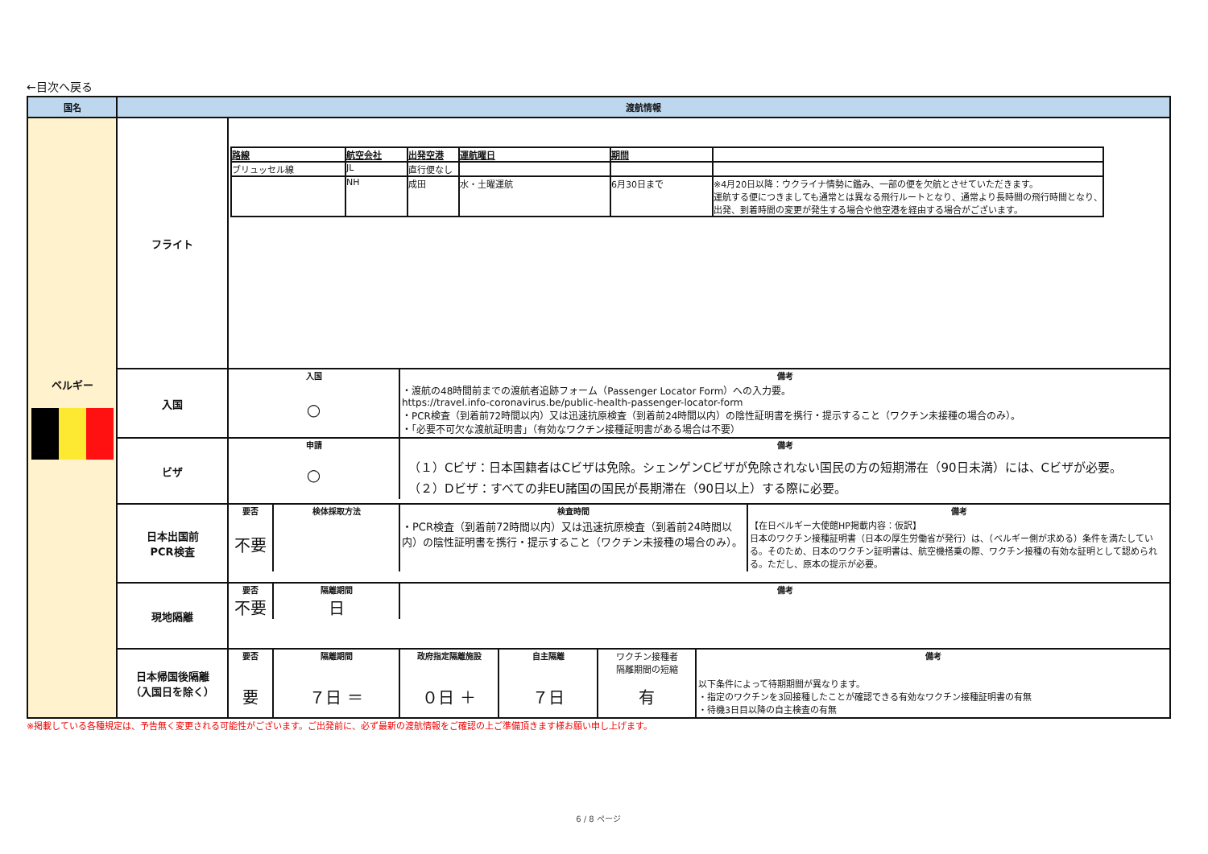←目次へ戻る
| 国名 | 渡航情報 | |
| --- | --- | --- |
| ベルギー | フライト | / 路線 / 航空会社 / 出発空港 / 運航曜日 / 期間 / / / ブリュッセル線 / JL / 直行便なし / / / / / / NH / 成田 / 水・土曜運航 / 6月30日まで / ※4月20日以降：ウクライナ情勢に鑑み、一部の便を欠航とさせていただきます。 運航する便につきましても通常とは異なる飛行ルートとなり、通常より長時間の飛行時間となり、 出発、到着時間の変更が発生する場合や他空港を経由する場合がございます。 / |
| | 入国 | / 入国 / 備考 / / ○ / ・渡航の48時間前までの渡航者追跡フォーム（Passenger Locator Form）への入力要。 https://travel.info-coronavirus.be/public-health-passenger-locator-form ・PCR検査（到着前72時間以内）又は迅速抗原検査（到着前24時間以内）の陰性証明書を携行・提示すること（ワクチン未接種の場合のみ）。 ・「必要不可欠な渡航証明書」（有効なワクチン接種証明書がある場合は不要） / |
| | ビザ | / 申請 / 備考 / / ○ / （１）Cビザ：日本国籍者はCビザは免除。シェンゲンCビザが免除されない国民の方の短期滞在（90日未満）には、Cビザが必要。 （２）Dビザ：すべての非EU諸国の国民が長期滞在（90日以上）する際に必要。 / |
| | 日本出国前 PCR検査 | / 要否 / 検体採取方法 / 検査時間 / 備考 / / 不要 / / ・PCR検査（到着前72時間以内）又は迅速抗原検査（到着前24時間以内）の陰性証明書を携行・提示すること（ワクチン未接種の場合のみ）。 / 【在日ベルギー大使館HP掲載内容：仮訳】 日本のワクチン接種証明書（日本の厚生労働省が発行）は、（ベルギー側が求める）条件を満たしている。そのため、日本のワクチン証明書は、航空機搭乗の際、ワクチン接種の有効な証明として認められる。ただし、原本の提示が必要。 / |
| | 現地隔離 | / 要否 / 隔離期間 / 備考 / / 不要 / 日 / / |
| | 日本帰国後隔離 （入国日を除く） | / 要否 / 隔離期間 / 政府指定隔離施設 / 自主隔離 / ワクチン接種者 隔離期間の短縮 / 備考 / / 要 / ７日 ＝ / ０日 ＋ / ７日 / 有 / 以下条件によって待期期間が異なります。 ・指定のワクチンを3回接種したことが確認できる有効なワクチン接種証明書の有無 ・待機3日目以降の自主検査の有無 / |
※掲載している各種規定は、予告無く変更される可能性がございます。ご出発前に、必ず最新の渡航情報をご確認の上ご準備頂きます様お願い申し上げます。
6 / 8 ページ